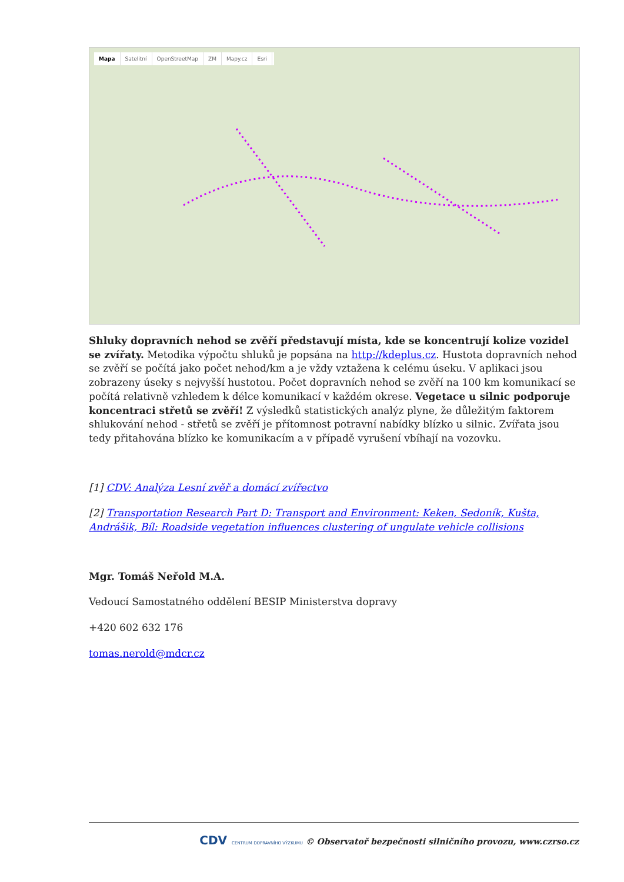Mapa Satelitní OpenStreetMap ZM Mapy.cz Esri
Shluky dopravních nehod se zvěří představují místa, kde se koncentrují kolize vozidel se zvířaty. Metodika výpočtu shluků je popsána na http://kdeplus.cz. Hustota dopravních nehod se zvěří se počítá jako počet nehod/km a je vždy vztažena k celému úseku. V aplikaci jsou zobrazeny úseky s nejvyšší hustotou. Počet dopravních nehod se zvěří na 100 km komunikací se počítá relativně vzhledem k délce komunikací v každém okrese. Vegetace u silnic podporuje koncentraci střetů se zvěří! Z výsledků statistických analýz plyne, že důležitým faktorem shlukování nehod - střetů se zvěří je přítomnost potravní nabídky blízko u silnic. Zvířata jsou tedy přitahována blízko ke komunikacím a v případě vyrušení vbíhají na vozovku.
[1] CDV: Analýza Lesní zvěř a domácí zvířectvo
[2] Transportation Research Part D: Transport and Environment: Keken, Sedoník, Kušta, Andrášik, Bíl: Roadside vegetation influences clustering of ungulate vehicle collisions
Mgr. Tomáš Neřold M.A.
Vedoucí Samostatného oddělení BESIP Ministerstva dopravy
+420 602 632 176
tomas.nerold@mdcr.cz
CDV CENTRUM DOPRAVNÍHO VÝZKUMU © Observatoř bezpečnosti silničního provozu, www.czrso.cz